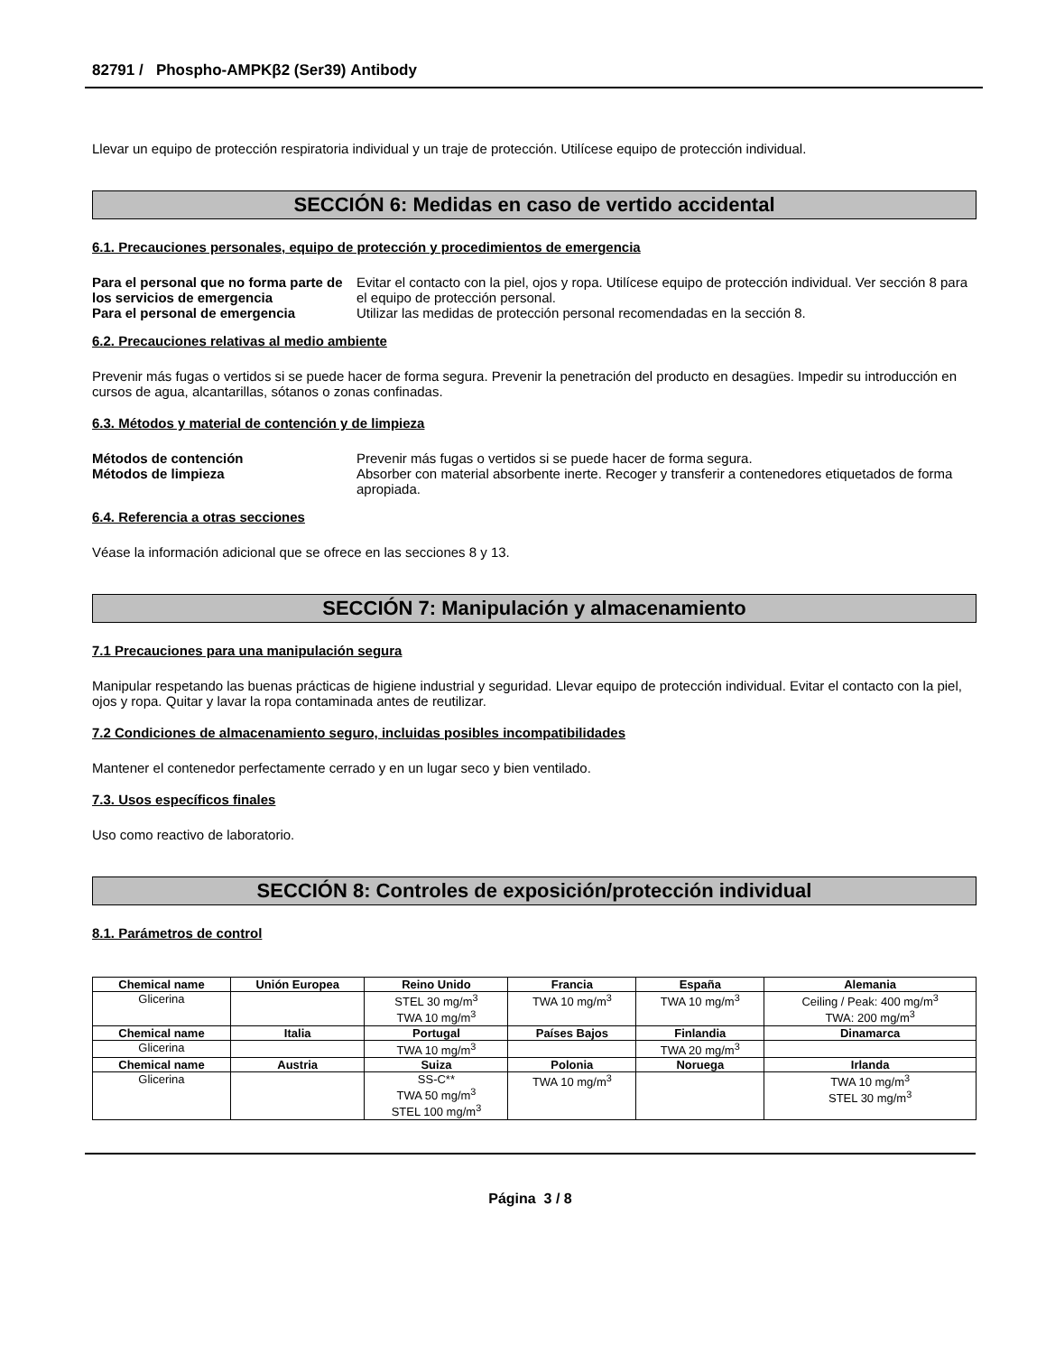82791 / Phospho-AMPKβ2 (Ser39) Antibody
Llevar un equipo de protección respiratoria individual y un traje de protección. Utilícese equipo de protección individual.
SECCIÓN 6: Medidas en caso de vertido accidental
6.1. Precauciones personales, equipo de protección y procedimientos de emergencia
Para el personal que no forma parte de los servicios de emergencia Evitar el contacto con la piel, ojos y ropa. Utilícese equipo de protección individual. Ver sección 8 para el equipo de protección personal. Para el personal de emergencia Utilizar las medidas de protección personal recomendadas en la sección 8.
6.2. Precauciones relativas al medio ambiente
Prevenir más fugas o vertidos si se puede hacer de forma segura. Prevenir la penetración del producto en desagües. Impedir su introducción en cursos de agua, alcantarillas, sótanos o zonas confinadas.
6.3. Métodos y material de contención y de limpieza
Métodos de contención Prevenir más fugas o vertidos si se puede hacer de forma segura. Métodos de limpieza Absorber con material absorbente inerte. Recoger y transferir a contenedores etiquetados de forma apropiada.
6.4. Referencia a otras secciones
Véase la información adicional que se ofrece en las secciones 8 y 13.
SECCIÓN 7: Manipulación y almacenamiento
7.1 Precauciones para una manipulación segura
Manipular respetando las buenas prácticas de higiene industrial y seguridad. Llevar equipo de protección individual. Evitar el contacto con la piel, ojos y ropa. Quitar y lavar la ropa contaminada antes de reutilizar.
7.2 Condiciones de almacenamiento seguro, incluidas posibles incompatibilidades
Mantener el contenedor perfectamente cerrado y en un lugar seco y bien ventilado.
7.3. Usos específicos finales
Uso como reactivo de laboratorio.
SECCIÓN 8: Controles de exposición/protección individual
8.1. Parámetros de control
| Chemical name | Unión Europea | Reino Unido | Francia | España | Alemania |
| --- | --- | --- | --- | --- | --- |
| Glicerina | | STEL 30 mg/m<sup>3</sup> TWA 10 mg/m<sup>3</sup> | TWA 10 mg/m<sup>3</sup> | TWA 10 mg/m<sup>3</sup> | Ceiling / Peak: 400 mg/m<sup>3</sup> TWA: 200 mg/m<sup>3</sup> |
| Chemical name | Italia | Portugal | Países Bajos | Finlandia | Dinamarca |
| Glicerina | | TWA 10 mg/m<sup>3</sup> | | TWA 20 mg/m<sup>3</sup> | |
| Chemical name | Austria | Suiza | Polonia | Noruega | Irlanda |
| Glicerina | | SS-C** TWA 50 mg/m<sup>3</sup> STEL 100 mg/m<sup>3</sup> | TWA 10 mg/m<sup>3</sup> | | TWA 10 mg/m<sup>3</sup> STEL 30 mg/m<sup>3</sup> |
Página 3 / 8